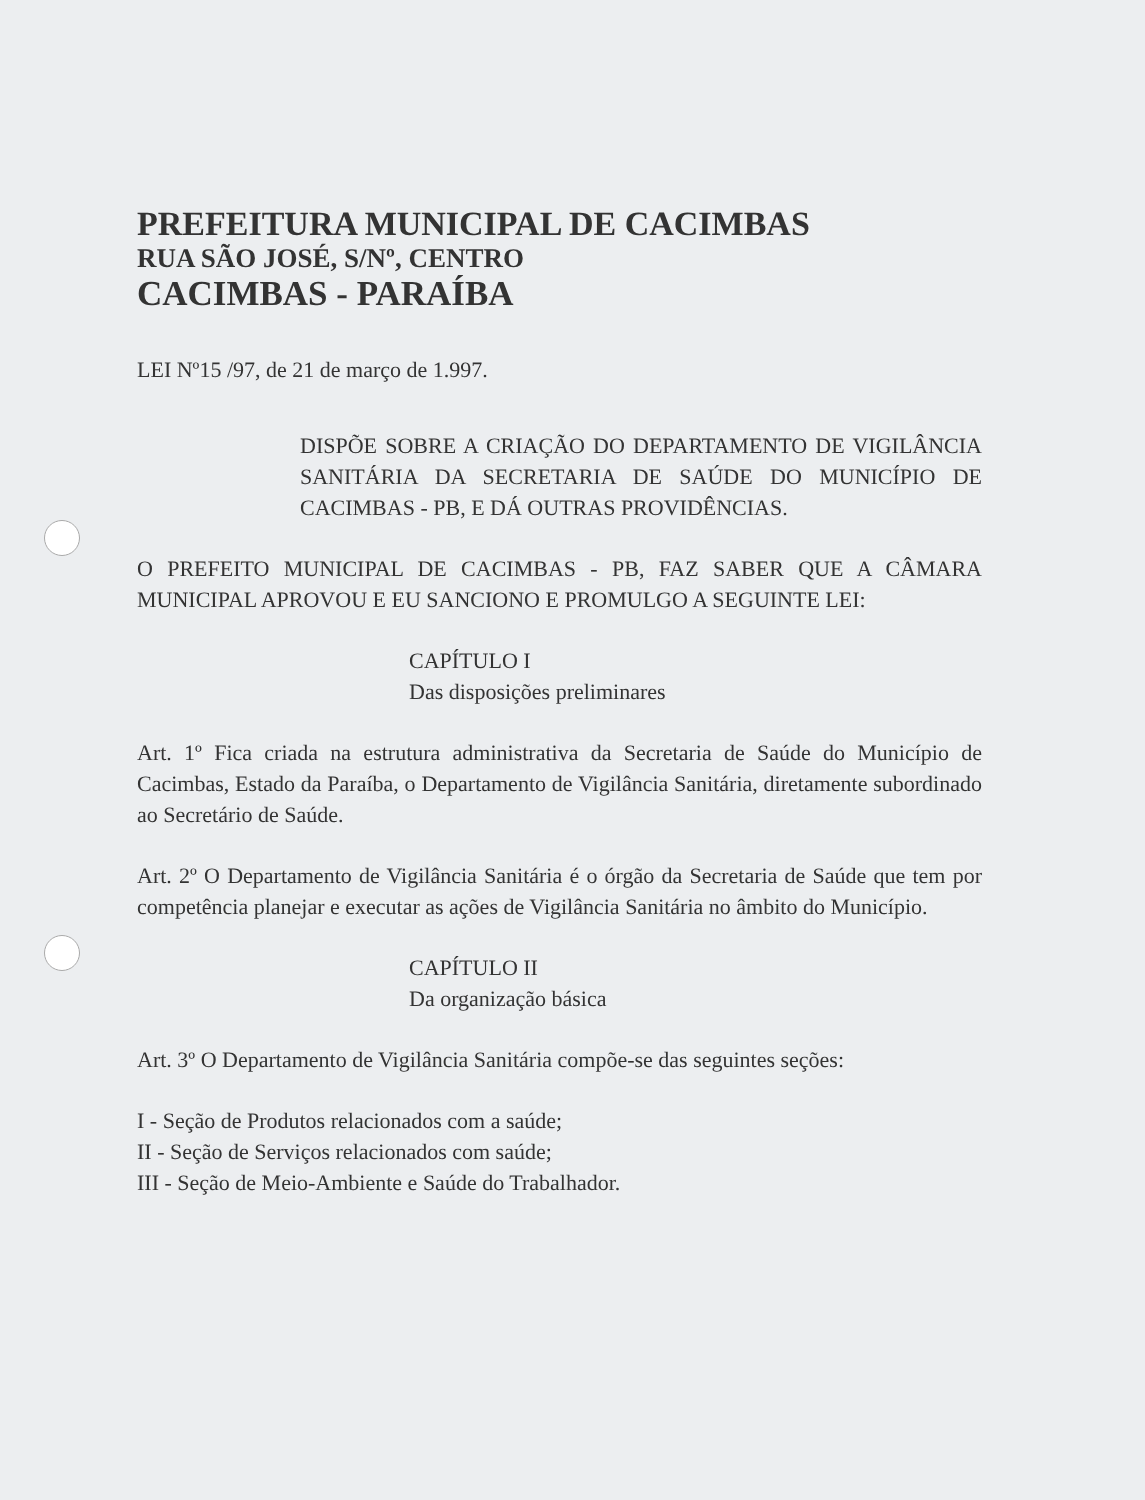PREFEITURA MUNICIPAL DE CACIMBAS
RUA SÃO JOSÉ, S/Nº, CENTRO
CACIMBAS - PARAÍBA
LEI Nº15 /97, de 21 de março de 1.997.
DISPÕE SOBRE A CRIAÇÃO DO DEPARTAMENTO DE VIGILÂNCIA SANITÁRIA DA SECRETARIA DE SAÚDE DO MUNICÍPIO DE CACIMBAS - PB, E DÁ OUTRAS PROVIDÊNCIAS.
O PREFEITO MUNICIPAL DE CACIMBAS - PB, FAZ SABER QUE A CÂMARA MUNICIPAL APROVOU E EU SANCIONO E PROMULGO A SEGUINTE LEI:
CAPÍTULO I
Das disposições preliminares
Art. 1º Fica criada na estrutura administrativa da Secretaria de Saúde do Município de Cacimbas, Estado da Paraíba, o Departamento de Vigilância Sanitária, diretamente subordinado ao Secretário de Saúde.
Art. 2º O Departamento de Vigilância Sanitária é o órgão da Secretaria de Saúde que tem por competência planejar e executar as ações de Vigilância Sanitária no âmbito do Município.
CAPÍTULO II
Da organização básica
Art. 3º O Departamento de Vigilância Sanitária compõe-se das seguintes seções:
I - Seção de Produtos relacionados com a saúde;
II - Seção de Serviços relacionados com saúde;
III - Seção de Meio-Ambiente e Saúde do Trabalhador.